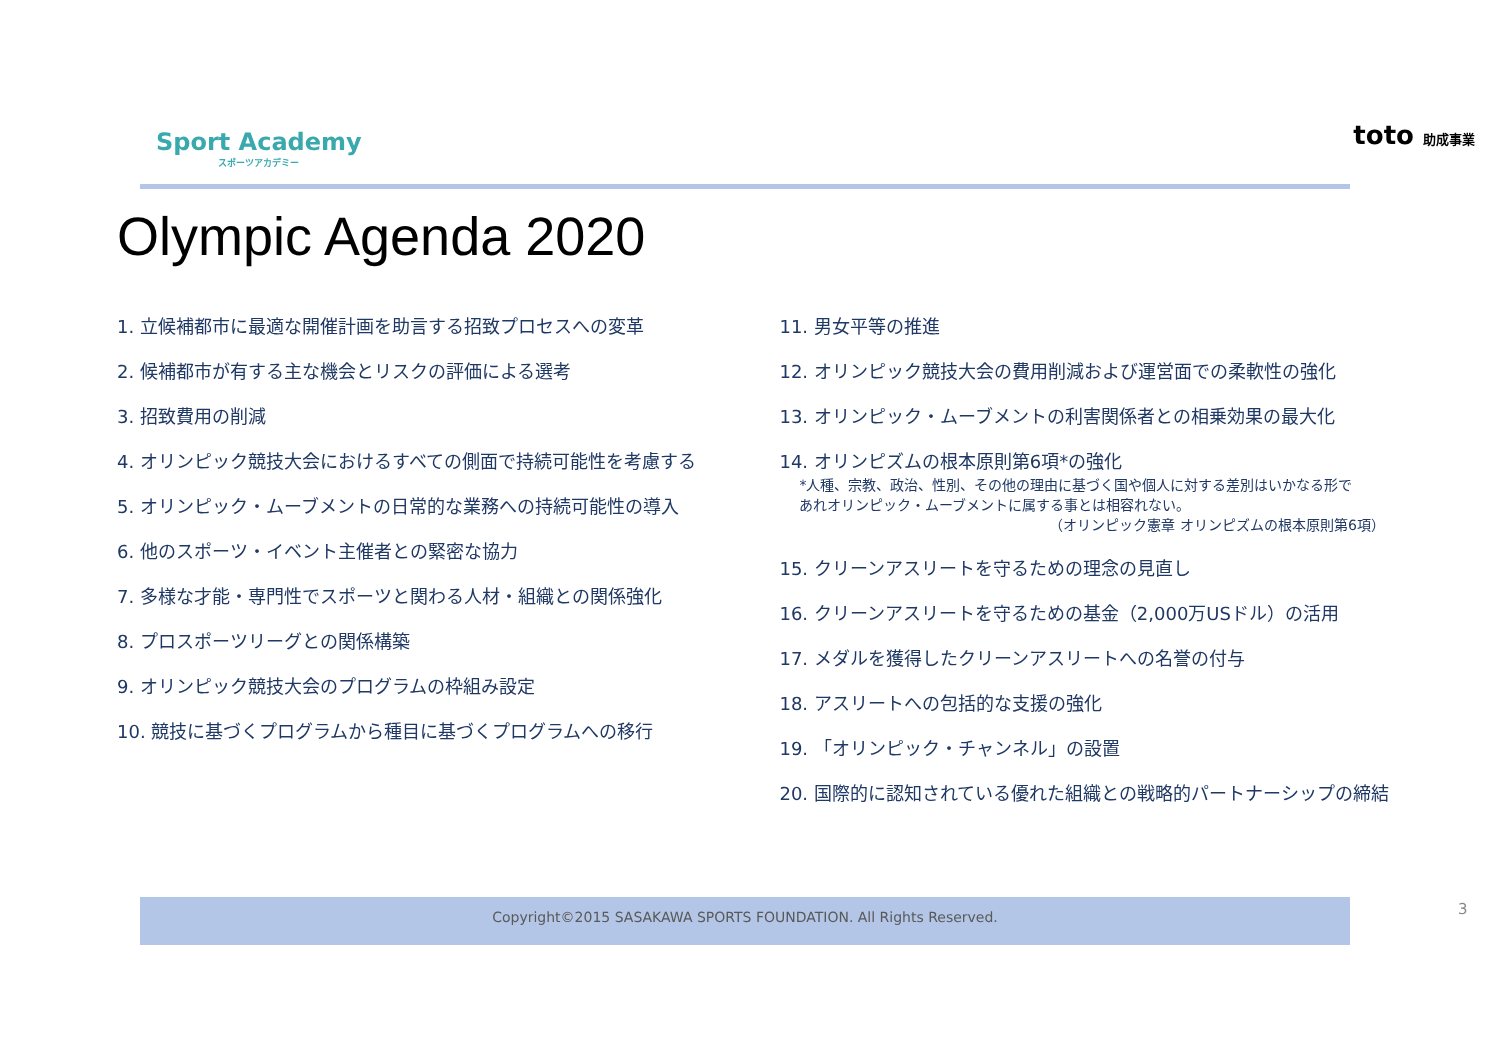Sport Academy
スポーツアカデミー
toto 助成事業
Olympic Agenda 2020
1. 立候補都市に最適な開催計画を助言する招致プロセスへの変革
2. 候補都市が有する主な機会とリスクの評価による選考
3. 招致費用の削減
4. オリンピック競技大会におけるすべての側面で持続可能性を考慮する
5. オリンピック・ムーブメントの日常的な業務への持続可能性の導入
6. 他のスポーツ・イベント主催者との緊密な協力
7. 多様な才能・専門性でスポーツと関わる人材・組織との関係強化
8. プロスポーツリーグとの関係構築
9. オリンピック競技大会のプログラムの枠組み設定
10. 競技に基づくプログラムから種目に基づくプログラムへの移行
11. 男女平等の推進
12. オリンピック競技大会の費用削減および運営面での柔軟性の強化
13. オリンピック・ムーブメントの利害関係者との相乗効果の最大化
14. オリンピズムの根本原則第6項*の強化
*人種、宗教、政治、性別、その他の理由に基づく国や個人に対する差別はいかなる形で
あれオリンピック・ムーブメントに属する事とは相容れない。
（オリンピック憲章 オリンピズムの根本原則第6項）
15. クリーンアスリートを守るための理念の見直し
16. クリーンアスリートを守るための基金（2,000万USドル）の活用
17. メダルを獲得したクリーンアスリートへの名誉の付与
18. アスリートへの包括的な支援の強化
19. 「オリンピック・チャンネル」の設置
20. 国際的に認知されている優れた組織との戦略的パートナーシップの締結
Copyright©2015 SASAKAWA SPORTS FOUNDATION. All Rights Reserved. 3